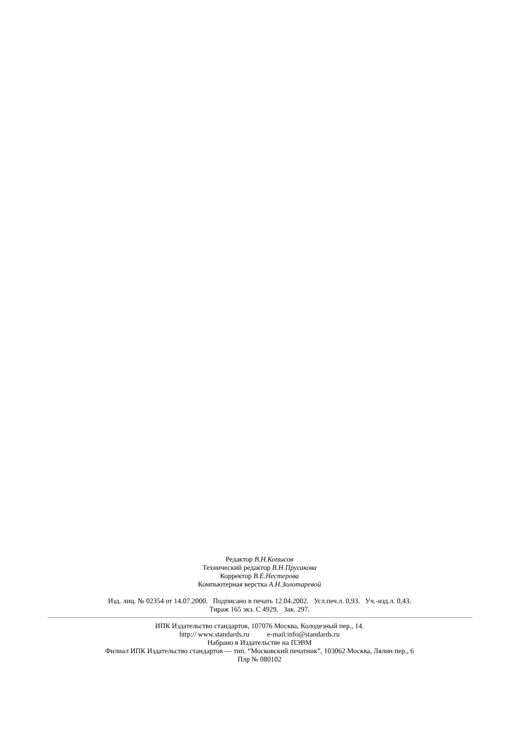Редактор В.Н.Копысов
Технический редактор В.Н.Прусакова
Корректор В.Е.Нестерова
Компьютерная верстка А.Н.Золотаревой
Изд. лиц. № 02354 от 14.07.2000. Подписано в печать 12.04.2002. Усл.печ.л. 0,93. Уч.-изд.л. 0,43.
Тираж 165 экз. С 4929. Зак. 297.
ИПК Издательство стандартов, 107076 Москва, Колодезный пер., 14.
http:// www.standards.ru e-mail:info@standards.ru
Набрано в Издательстве на ПЭВМ
Филиал ИПК Издательство стандартов — тип. “Московский печатник”, 103062 Москва, Лялин пер., 6
Плр № 080102